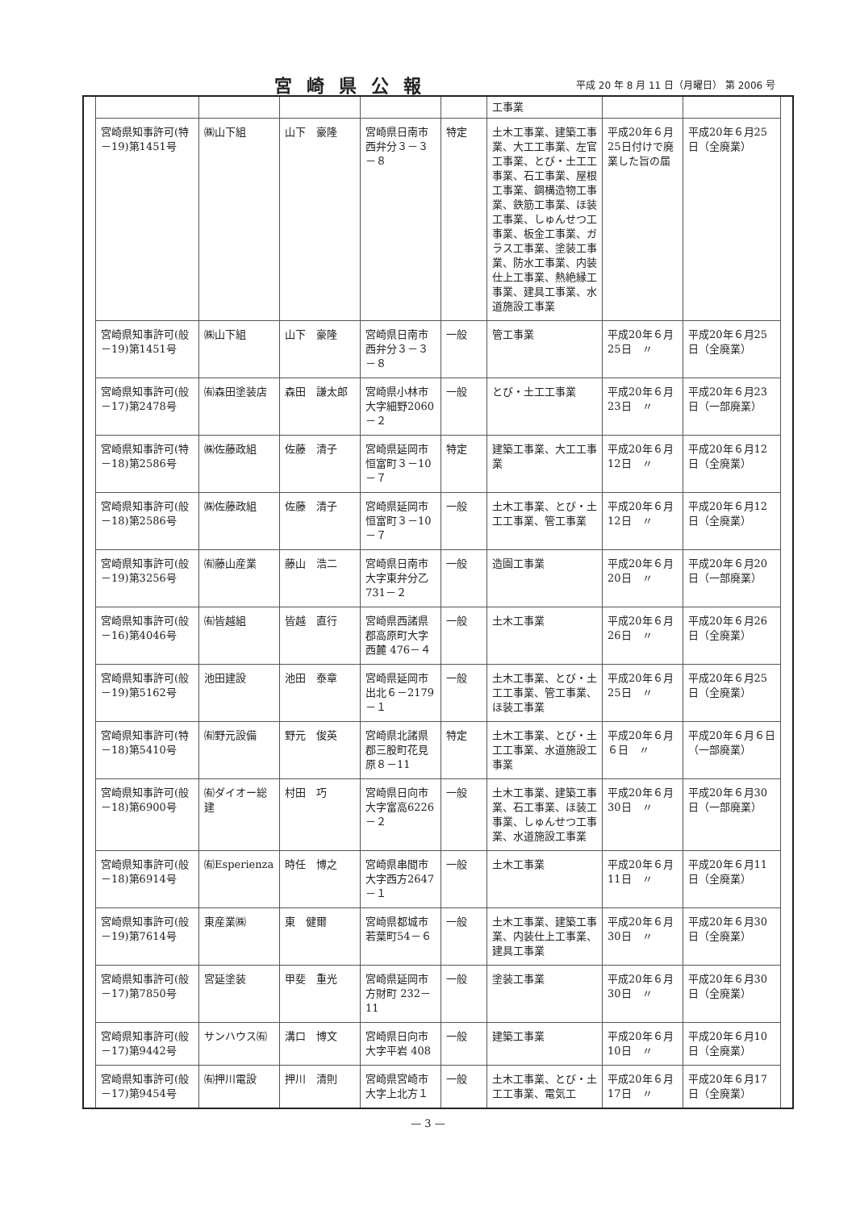宮崎県公報
平成 20 年 8 月 11 日（月曜日） 第 2006 号
| | | | | | 工事業 | | |
| 宮崎県知事許可(特－19)第1451号 | ㈱山下組 | 山下 豪隆 | 宮崎県日南市西弁分３－３－８ | 特定 | 土木工事業、建築工事業、大工工事業、左官工事業、とび・土工工事業、石工事業、屋根工事業、鋼構造物工事業、鉄筋工事業、ほ装工事業、しゅんせつ工事業、板金工事業、ガラス工事業、塗装工事業、防水工事業、内装仕上工事業、熱絶縁工事業、建具工事業、水道施設工事業 | 平成20年６月25日付けで廃業した旨の届 | 平成20年６月25日（全廃業） |
| 宮崎県知事許可(般－19)第1451号 | ㈱山下組 | 山下 豪隆 | 宮崎県日南市西弁分３－３－８ | 一般 | 管工事業 | 平成20年６月25日 〃 | 平成20年６月25日（全廃業） |
| 宮崎県知事許可(般－17)第2478号 | ㈲森田塗装店 | 森田 謙太郎 | 宮崎県小林市大字細野2060－２ | 一般 | とび・土工工事業 | 平成20年６月23日 〃 | 平成20年６月23日（一部廃業） |
| 宮崎県知事許可(特－18)第2586号 | ㈱佐藤政組 | 佐藤 清子 | 宮崎県延岡市恒富町３－10－７ | 特定 | 建築工事業、大工工事業 | 平成20年６月12日 〃 | 平成20年６月12日（全廃業） |
| 宮崎県知事許可(般－18)第2586号 | ㈱佐藤政組 | 佐藤 清子 | 宮崎県延岡市恒富町３－10－７ | 一般 | 土木工事業、とび・土工工事業、管工事業 | 平成20年６月12日 〃 | 平成20年６月12日（全廃業） |
| 宮崎県知事許可(般－19)第3256号 | ㈲藤山産業 | 藤山 浩二 | 宮崎県日南市大字東弁分乙 731－２ | 一般 | 造園工事業 | 平成20年６月20日 〃 | 平成20年６月20日（一部廃業） |
| 宮崎県知事許可(般－16)第4046号 | ㈲皆越組 | 皆越 直行 | 宮崎県西諸県郡高原町大字西麓 476－４ | 一般 | 土木工事業 | 平成20年６月26日 〃 | 平成20年６月26日（全廃業） |
| 宮崎県知事許可(般－19)第5162号 | 池田建設 | 池田 泰章 | 宮崎県延岡市出北６－2179－１ | 一般 | 土木工事業、とび・土工工事業、管工事業、ほ装工事業 | 平成20年６月25日 〃 | 平成20年６月25日（全廃業） |
| 宮崎県知事許可(特－18)第5410号 | ㈲野元設備 | 野元 俊英 | 宮崎県北諸県郡三股町花見原８－11 | 特定 | 土木工事業、とび・土工工事業、水道施設工事業 | 平成20年６月６日 〃 | 平成20年６月６日（一部廃業） |
| 宮崎県知事許可(般－18)第6900号 | ㈲ダイオー総建 | 村田 巧 | 宮崎県日向市大字富高6226－２ | 一般 | 土木工事業、建築工事業、石工事業、ほ装工事業、しゅんせつ工事業、水道施設工事業 | 平成20年６月30日 〃 | 平成20年６月30日（一部廃業） |
| 宮崎県知事許可(般－18)第6914号 | ㈲Esperienza | 時任 博之 | 宮崎県串間市大字西方2647－１ | 一般 | 土木工事業 | 平成20年６月11日 〃 | 平成20年６月11日（全廃業） |
| 宮崎県知事許可(般－19)第7614号 | 東産業㈱ | 東 健爾 | 宮崎県都城市若葉町54－６ | 一般 | 土木工事業、建築工事業、内装仕上工事業、建具工事業 | 平成20年６月30日 〃 | 平成20年６月30日（全廃業） |
| 宮崎県知事許可(般－17)第7850号 | 宮延塗装 | 甲斐 重光 | 宮崎県延岡市方財町 232－11 | 一般 | 塗装工事業 | 平成20年６月30日 〃 | 平成20年６月30日（全廃業） |
| 宮崎県知事許可(般－17)第9442号 | サンハウス㈲ | 溝口 博文 | 宮崎県日向市大字平岩 408 | 一般 | 建築工事業 | 平成20年６月10日 〃 | 平成20年６月10日（全廃業） |
| 宮崎県知事許可(般－17)第9454号 | ㈲押川電設 | 押川 清則 | 宮崎県宮崎市大字上北方１ | 一般 | 土木工事業、とび・土工工事業、電気工 | 平成20年６月17日 〃 | 平成20年６月17日（全廃業） |
— 3 —